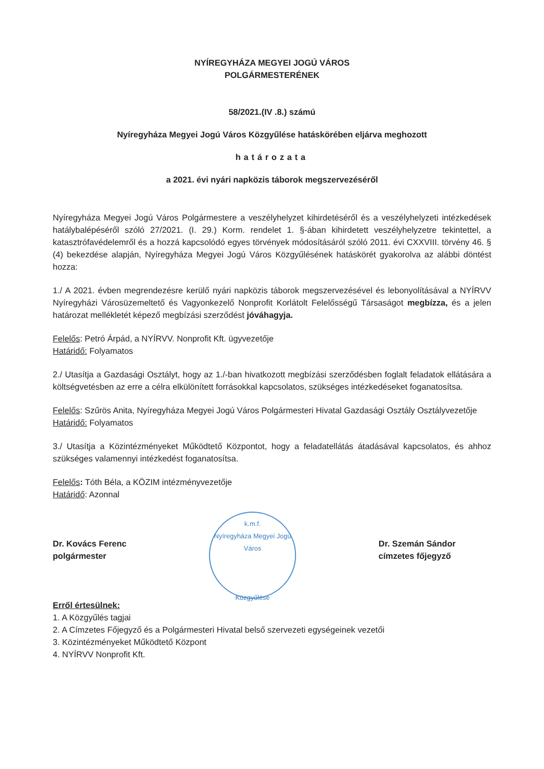NYÍREGYHÁZA MEGYEI JOGÚ VÁROS
POLGÁRMESTERÉNEK
58/2021.(IV .8.) számú
Nyíregyháza Megyei Jogú Város Közgyűlése hatáskörében eljárva meghozott
határozata
a 2021. évi nyári napközis táborok megszervezéséről
Nyíregyháza Megyei Jogú Város Polgármestere a veszélyhelyzet kihirdetéséről és a veszélyhelyzeti intézkedések hatálybalépéséről szóló 27/2021. (I. 29.) Korm. rendelet 1. §-ában kihirdetett veszélyhelyzetre tekintettel, a katasztrófavédelemről és a hozzá kapcsolódó egyes törvények módosításáról szóló 2011. évi CXXVIII. törvény 46. § (4) bekezdése alapján, Nyíregyháza Megyei Jogú Város Közgyűlésének hatáskörét gyakorolva az alábbi döntést hozza:
1./ A 2021. évben megrendezésre kerülő nyári napközis táborok megszervezésével és lebonyolításával a NYÍRVV Nyíregyházi Városüzemeltető és Vagyonkezelő Nonprofit Korlátolt Felelősségű Társaságot megbízza, és a jelen határozat mellékletét képező megbízási szerződést jóváhagyja.
Felelős: Petró Árpád, a NYÍRVV. Nonprofit Kft. ügyvezetője
Határidő: Folyamatos
2./ Utasítja a Gazdasági Osztályt, hogy az 1./-ban hivatkozott megbízási szerződésben foglalt feladatok ellátására a költségvetésben az erre a célra elkülönített forrásokkal kapcsolatos, szükséges intézkedéseket foganatosítsa.
Felelős: Szűrös Anita, Nyíregyháza Megyei Jogú Város Polgármesteri Hivatal Gazdasági Osztály Osztályvezetője
Határidő: Folyamatos
3./ Utasítja a Közintézményeket Működtető Központot, hogy a feladatellátás átadásával kapcsolatos, és ahhoz szükséges valamennyi intézkedést foganatosítsa.
Felelős: Tóth Béla, a KÖZIM intézményvezetője
Határidő: Azonnal
Dr. Kovács Ferenc
polgármester
k.m.f.
Nyíregyháza Megyei Jogú Város
Közgyűlése
Dr. Szemán Sándor
címzetes főjegyző
Erről értesülnek:
1. A Közgyűlés tagjai
2. A Címzetes Főjegyző és a Polgármesteri Hivatal belső szervezeti egységeinek vezetői
3. Közintézményeket Működtető Központ
4. NYÍRVV Nonprofit Kft.